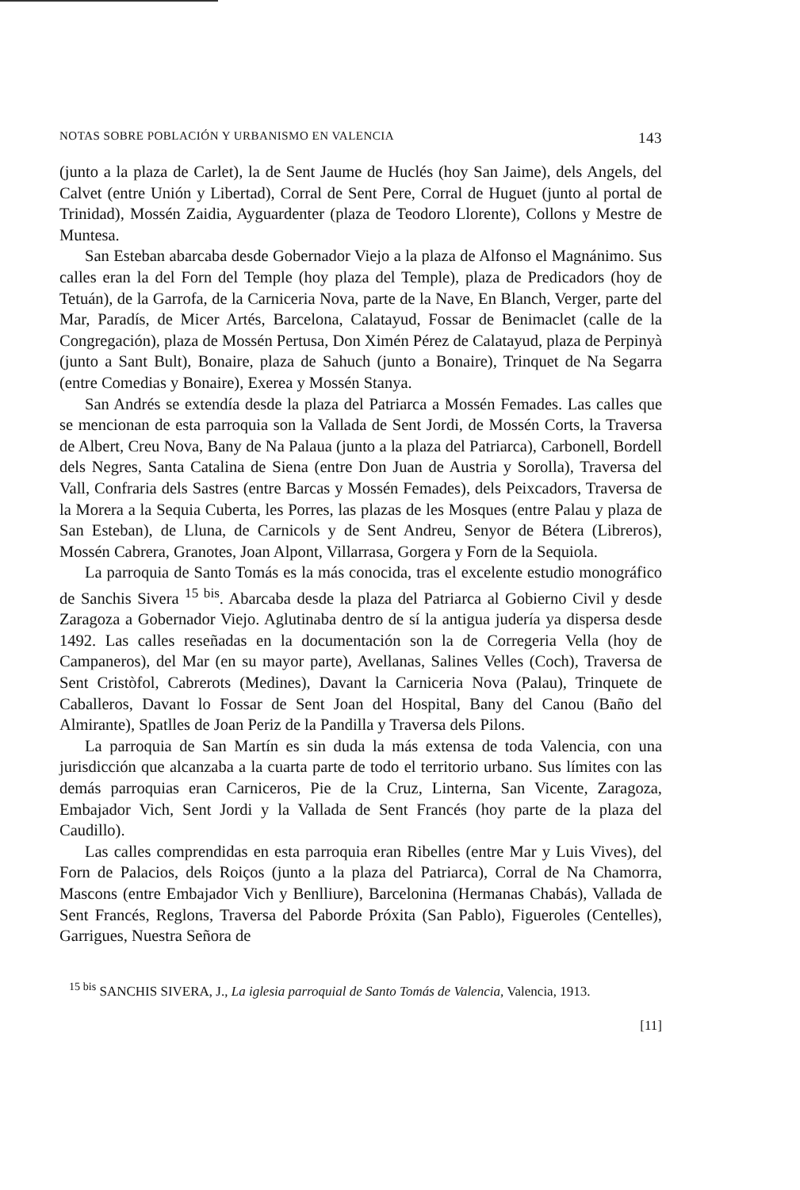NOTAS SOBRE POBLACIÓN Y URBANISMO EN VALENCIA 143
(junto a la plaza de Carlet), la de Sent Jaume de Huclés (hoy San Jaime), dels Angels, del Calvet (entre Unión y Libertad), Corral de Sent Pere, Corral de Huguet (junto al portal de Trinidad), Mossén Zaidia, Ayguardenter (plaza de Teodoro Llorente), Collons y Mestre de Muntesa.
San Esteban abarcaba desde Gobernador Viejo a la plaza de Alfonso el Magnánimo. Sus calles eran la del Forn del Temple (hoy plaza del Temple), plaza de Predicadors (hoy de Tetuán), de la Garrofa, de la Carniceria Nova, parte de la Nave, En Blanch, Verger, parte del Mar, Paradís, de Micer Artés, Barcelona, Calatayud, Fossar de Benimaclet (calle de la Congregación), plaza de Mossén Pertusa, Don Ximén Pérez de Calatayud, plaza de Perpinyà (junto a Sant Bult), Bonaire, plaza de Sahuch (junto a Bonaire), Trinquet de Na Segarra (entre Comedias y Bonaire), Exerea y Mossén Stanya.
San Andrés se extendía desde la plaza del Patriarca a Mossén Femades. Las calles que se mencionan de esta parroquia son la Vallada de Sent Jordi, de Mossén Corts, la Traversa de Albert, Creu Nova, Bany de Na Palaua (junto a la plaza del Patriarca), Carbonell, Bordell dels Negres, Santa Catalina de Siena (entre Don Juan de Austria y Sorolla), Traversa del Vall, Confraria dels Sastres (entre Barcas y Mossén Femades), dels Peixcadors, Traversa de la Morera a la Sequia Cuberta, les Porres, las plazas de les Mosques (entre Palau y plaza de San Esteban), de Lluna, de Carnicols y de Sent Andreu, Senyor de Bétera (Libreros), Mossén Cabrera, Granotes, Joan Alpont, Villarrasa, Gorgera y Forn de la Sequiola.
La parroquia de Santo Tomás es la más conocida, tras el excelente estudio monográfico de Sanchis Sivera <sup>15 bis</sup>. Abarcaba desde la plaza del Patriarca al Gobierno Civil y desde Zaragoza a Gobernador Viejo. Aglutinaba dentro de sí la antigua judería ya dispersa desde 1492. Las calles reseñadas en la documentación son la de Corregeria Vella (hoy de Campaneros), del Mar (en su mayor parte), Avellanas, Salines Velles (Coch), Traversa de Sent Cristòfol, Cabrerots (Medines), Davant la Carniceria Nova (Palau), Trinquete de Caballeros, Davant lo Fossar de Sent Joan del Hospital, Bany del Canou (Baño del Almirante), Spatlles de Joan Periz de la Pandilla y Traversa dels Pilons.
La parroquia de San Martín es sin duda la más extensa de toda Valencia, con una jurisdicción que alcanzaba a la cuarta parte de todo el territorio urbano. Sus límites con las demás parroquias eran Carniceros, Pie de la Cruz, Linterna, San Vicente, Zaragoza, Embajador Vich, Sent Jordi y la Vallada de Sent Francés (hoy parte de la plaza del Caudillo).
Las calles comprendidas en esta parroquia eran Ribelles (entre Mar y Luis Vives), del Forn de Palacios, dels Roiços (junto a la plaza del Patriarca), Corral de Na Chamorra, Mascons (entre Embajador Vich y Benlliure), Barcelonina (Hermanas Chabás), Vallada de Sent Francés, Reglons, Traversa del Paborde Próxita (San Pablo), Figueroles (Centelles), Garrigues, Nuestra Señora de
<sup>15 bis</sup> SANCHIS SIVERA, J., La iglesia parroquial de Santo Tomás de Valencia, Valencia, 1913.
[11]